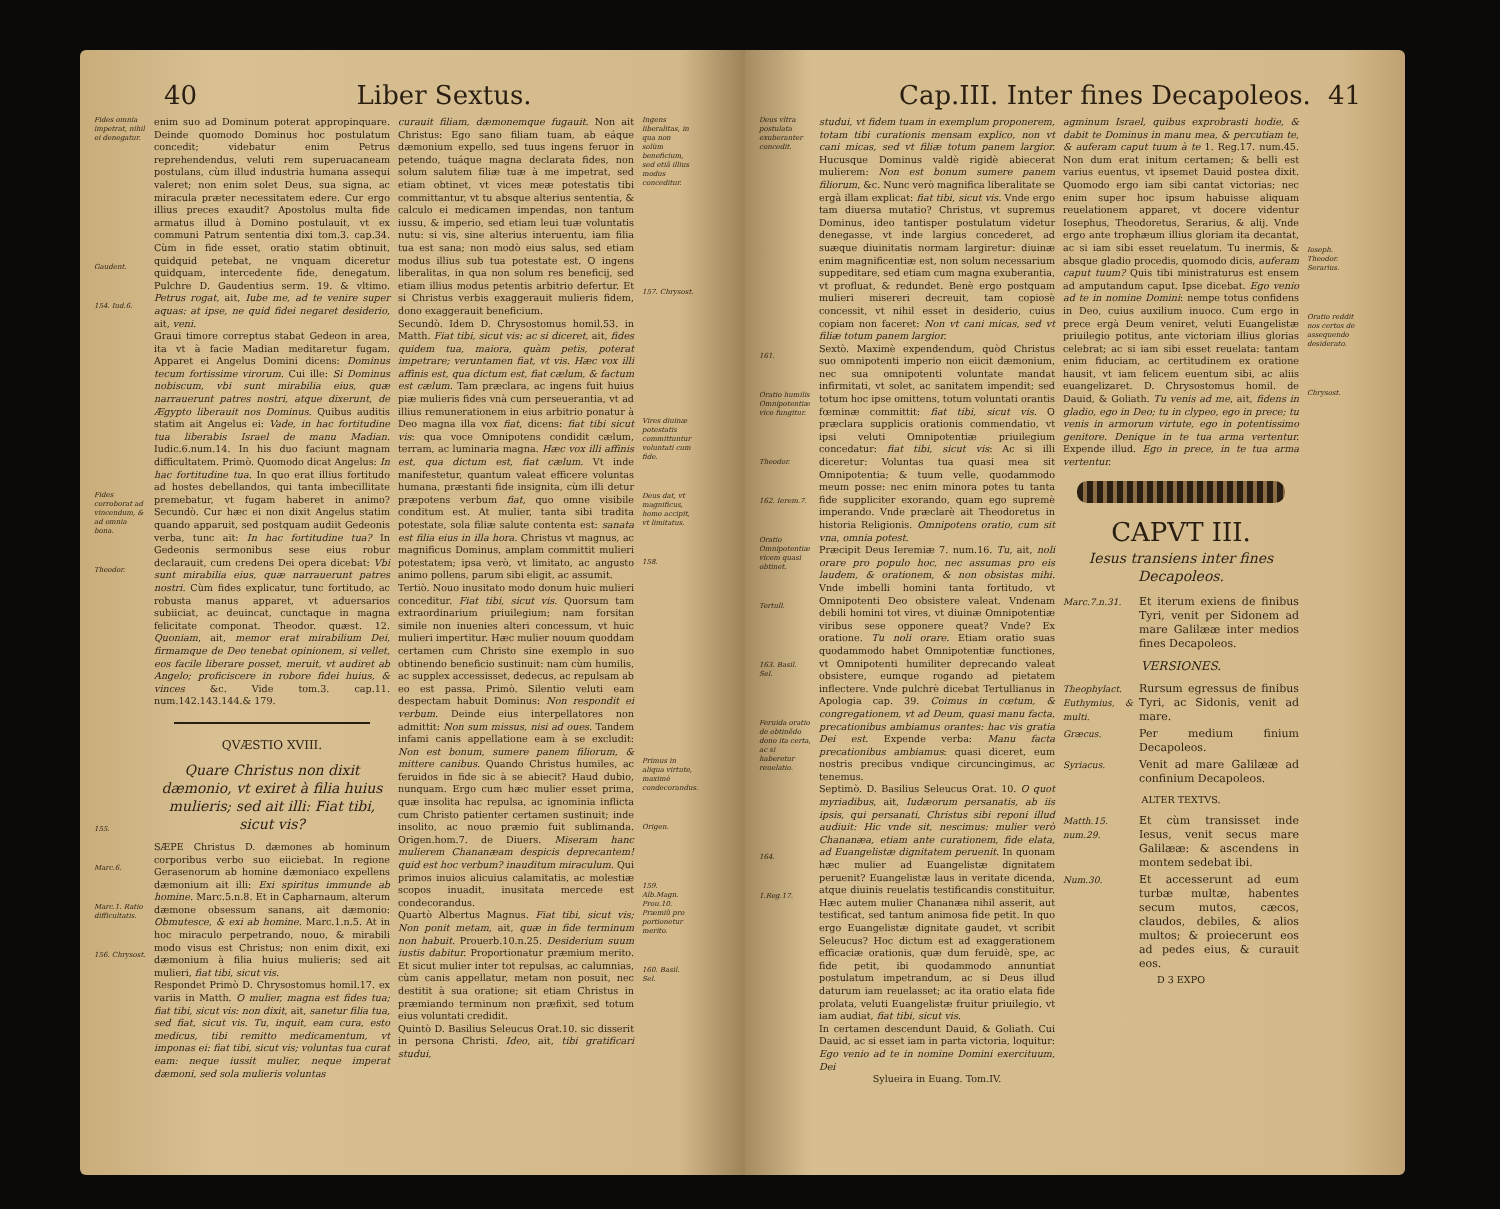40 Liber Sextus.
Fides omnia impetrat, nihil ei denegatur.
Gaudent.
154. Iud.6.
Fides corroborat ad vincendum, & ad omnia bona.
Theodor.
155.
Marc.6.
Marc.1. Ratio difficultatis.
156. Chrysost.
enim suo ad Dominum poterat appropinquare. Deinde quomodo Dominus hoc postulatum concedit; videbatur enim Petrus reprehendendus, veluti rem superuacaneam postulans, cùm illud industria humana assequi valeret; non enim solet Deus, sua signa, ac miracula præter necessitatem edere. Cur ergo illius preces exaudit? Apostolus multa fide armatus illud à Domino postulauit, vt ex communi Patrum sententia dixi tom.3. cap.34. Cùm in fide esset, oratio statim obtinuit, quidquid petebat, ne vnquam diceretur quidquam, intercedente fide, denegatum. Pulchre D. Gaudentius serm. 19. & vltimo. Petrus rogat, ait, Iube me, ad te venire super aquas: at ipse, ne quid fidei negaret desiderio, ait, veni.
Graui timore correptus stabat Gedeon in area, ita vt à facie Madian meditaretur fugam. Apparet ei Angelus Domini dicens: Dominus tecum fortissime virorum. Cui ille: Si Dominus nobiscum, vbi sunt mirabilia eius, quæ narrauerunt patres nostri, atque dixerunt, de Ægypto liberauit nos Dominus. Quibus auditis statim ait Angelus ei: Vade, in hac fortitudine tua liberabis Israel de manu Madian. Iudic.6.num.14. In his duo faciunt magnam difficultatem. Primò. Quomodo dicat Angelus: In hac fortitudine tua. In quo erat illius fortitudo ad hostes debellandos, qui tanta imbecillitate premebatur, vt fugam haberet in animo? Secundò. Cur hæc ei non dixit Angelus statim quando apparuit, sed postquam audiit Gedeonis verba, tunc ait: In hac fortitudine tua? In Gedeonis sermonibus sese eius robur declarauit, cum credens Dei opera dicebat: Vbi sunt mirabilia eius, quæ narrauerunt patres nostri. Cùm fides explicatur, tunc fortitudo, ac robusta manus apparet, vt aduersarios subiiciat, ac deuincat, cunctaque in magna felicitate componat. Theodor. quæst. 12. Quoniam, ait, memor erat mirabilium Dei, firmamque de Deo tenebat opinionem, si vellet, eos facile liberare posset, meruit, vt audiret ab Angelo; proficiscere in robore fidei huius, & vinces &c. Vide tom.3. cap.11. num.142.143.144.& 179.
QVÆSTIO XVIII.
Quare Christus non dixit dæmonio, vt exiret à filia huius mulieris; sed ait illi: Fiat tibi, sicut vis?
SÆPE Christus D. dæmones ab hominum corporibus verbo suo eiiciebat. In regione Gerasenorum ab homine dæmoniaco expellens dæmonium ait illi: Exi spiritus immunde ab homine. Marc.5.n.8. Et in Capharnaum, alterum dæmone obsessum sanans, ait dæmonio: Obmutesce, & exi ab homine. Marc.1.n.5. At in hoc miraculo perpetrando, nouo, & mirabili modo visus est Christus; non enim dixit, exi dæmonium à filia huius mulieris; sed ait mulieri, fiat tibi, sicut vis.
Respondet Primò D. Chrysostomus homil.17. ex variis in Matth. O mulier, magna est fides tua; fiat tibi, sicut vis: non dixit, ait, sanetur filia tua, sed fiat, sicut vis. Tu, inquit, eam cura, esto medicus, tibi remitto medicamentum, vt imponas ei: fiat tibi, sicut vis; voluntas tua curat eam: neque iussit mulier, neque imperat dæmoni, sed sola mulieris voluntas
curauit filiam, dæmonemque fugauit. Non ait Christus: Ego sano filiam tuam, ab eáque dæmonium expello, sed tuus ingens feruor in petendo, tuáque magna declarata fides, non solum salutem filiæ tuæ à me impetrat, sed etiam obtinet, vt vices meæ potestatis tibi committantur, vt tu absque alterius sententia, & calculo ei medicamen impendas, non tantum iussu, & imperio, sed etiam leui tuæ voluntatis nutu: si vis, sine alterius interuentu, iam filia tua est sana; non modò eius salus, sed etiam modus illius sub tua potestate est. O ingens liberalitas, in qua non solum res beneficij, sed etiam illius modus petentis arbitrio defertur. Et si Christus verbis exaggerauit mulieris fidem, dono exaggerauit beneficium.
Secundò. Idem D. Chrysostomus homil.53. in Matth. Fiat tibi, sicut vis: ac si diceret, ait, fides quidem tua, maiora, quàm petis, poterat impetrare; veruntamen fiat, vt vis. Hæc vox illi affinis est, qua dictum est, fiat cælum, & factum est cælum. Tam præclara, ac ingens fuit huius piæ mulieris fides vnà cum perseuerantia, vt ad illius remunerationem in eius arbitrio ponatur à Deo magna illa vox fiat, dicens: fiat tibi sicut vis: qua voce Omnipotens condidit cælum, terram, ac luminaria magna. Hæc vox illi affinis est, qua dictum est, fiat cælum. Vt inde manifestetur, quantum valeat efficere voluntas humana, præstanti fide insignita, cùm illi detur præpotens verbum fiat, quo omne visibile conditum est. At mulier, tanta sibi tradita potestate, sola filiæ salute contenta est: sanata est filia eius in illa hora. Christus vt magnus, ac magnificus Dominus, amplam committit mulieri potestatem; ipsa verò, vt limitato, ac angusto animo pollens, parum sibi eligit, ac assumit.
Tertiò. Nouo inusitato modo donum huic mulieri conceditur. Fiat tibi, sicut vis. Quorsum tam extraordinarium priuilegium; nam forsitan simile non inuenies alteri concessum, vt huic mulieri impertitur. Hæc mulier nouum quoddam certamen cum Christo sine exemplo in suo obtinendo beneficio sustinuit: nam cùm humilis, ac supplex accessisset, dedecus, ac repulsam ab eo est passa. Primò. Silentio veluti eam despectam habuit Dominus: Non respondit ei verbum. Deinde eius interpellatores non admittit: Non sum missus, nisi ad oues. Tandem infami canis appellatione eam à se excludit: Non est bonum, sumere panem filiorum, & mittere canibus. Quando Christus humiles, ac feruidos in fide sic à se abiecit? Haud dubio, nunquam. Ergo cum hæc mulier esset prima, quæ insolita hac repulsa, ac ignominia inflicta cum Christo patienter certamen sustinuit; inde insolito, ac nouo præmio fuit sublimanda. Origen.hom.7. de Diuers. Miseram hanc mulierem Chananæam despicis deprecantem! quid est hoc verbum? inauditum miraculum. Qui primos inuios alicuius calamitatis, ac molestiæ scopos inuadit, inusitata mercede est condecorandus.
Quartò Albertus Magnus. Fiat tibi, sicut vis; Non ponit metam, ait, quæ in fide terminum non habuit. Prouerb.10.n.25. Desiderium suum iustis dabitur. Proportionatur præmium merito. Et sicut mulier inter tot repulsas, ac calumnias, cùm canis appellatur, metam non posuit, nec destitit à sua oratione; sit etiam Christus in præmiando terminum non præfixit, sed totum eius voluntati credidit.
Quintò D. Basilius Seleucus Orat.10. sic disserit in persona Christi. Ideo, ait, tibi gratificari studui,
Ingens liberalitas, in qua non solùm beneficium, sed etiã illius modus conceditur.
157. Chrysost.
Vires diuinæ potestatis committuntur voluntati cum fide.
Deus dat, vt magnificus, homo accipit, vt limitatus.
158.
Primus in aliqua virtute, maximè condecorandus.
Origen.
159. Alb.Magn. Prou.10. Præmiũ pro portionetur merito.
160. Basil. Sel.
Cap.III. Inter fines Decapoleos. 41
Deus vltra postulata exuberanter concedit.
161.
Oratio humilis Omnipotentiæ vice fungitur.
Theodor.
162. Ierem.7.
Oratio Omnipotentiæ vicem quasi obtinet.
Tertull.
163. Basil. Sel.
Feruida oratio de obtinẽdo dono ita certa, ac si haberetur reuelatio.
164.
1.Reg.17.
studui, vt fidem tuam in exemplum proponerem, totam tibi curationis mensam explico, non vt cani micas, sed vt filiæ totum panem largior. Hucusque Dominus valdè rigidè abiecerat mulierem: Non est bonum sumere panem filiorum, &c. Nunc verò magnifica liberalitate se ergà illam explicat: fiat tibi, sicut vis. Vnde ergo tam diuersa mutatio? Christus, vt supremus Dominus, ideo tantisper postulatum videtur denegasse, vt inde largius concederet, ad suæque diuinitatis normam largiretur: diuinæ enim magnificentiæ est, non solum necessarium suppeditare, sed etiam cum magna exuberantia, vt profluat, & redundet. Benè ergo postquam mulieri misereri decreuit, tam copiosè concessit, vt nihil esset in desiderio, cuius copiam non faceret: Non vt cani micas, sed vt filiæ totum panem largior.
Sextò. Maximè expendendum, quòd Christus suo omnipotenti imperio non eiicit dæmonium, nec sua omnipotenti voluntate mandat infirmitati, vt solet, ac sanitatem impendit; sed totum hoc ipse omittens, totum voluntati orantis fœminæ committit: fiat tibi, sicut vis. O præclara supplicis orationis commendatio, vt ipsi veluti Omnipotentiæ priuilegium concedatur: fiat tibi, sicut vis: Ac si illi diceretur: Voluntas tua quasi mea sit Omnipotentia; & tuum velle, quodammodo meum posse: nec enim minora potes tu tanta fide suppliciter exorando, quam ego supremè imperando. Vnde præclarè ait Theodoretus in historia Religionis. Omnipotens oratio, cum sit vna, omnia potest.
Præcipit Deus Ieremiæ 7. num.16. Tu, ait, noli orare pro populo hoc, nec assumas pro eis laudem, & orationem, & non obsistas mihi. Vnde imbelli homini tanta fortitudo, vt Omnipotenti Deo obsistere valeat. Vndenam debili homini tot vires, vt diuinæ Omnipotentiæ viribus sese opponere queat? Vnde? Ex oratione. Tu noli orare. Etiam oratio suas quodammodo habet Omnipotentiæ functiones, vt Omnipotenti humiliter deprecando valeat obsistere, eumque rogando ad pietatem inflectere. Vnde pulchrè dicebat Tertullianus in Apologia cap. 39. Coimus in cœtum, & congregationem, vt ad Deum, quasi manu facta, precationibus ambiamus orantes: hac vis gratia Dei est. Expende verba: Manu facta precationibus ambiamus: quasi diceret, eum nostris precibus vndique circuncingimus, ac tenemus.
Septimò. D. Basilius Seleucus Orat. 10. O quot myriadibus, ait, Iudæorum persanatis, ab iis ipsis, qui persanati, Christus sibi reponi illud audiuit: Hic vnde sit, nescimus: mulier verò Chananæa, etiam ante curationem, fide elata, ad Euangelistæ dignitatem peruenit. In quonam hæc mulier ad Euangelistæ dignitatem peruenit? Euangelistæ laus in veritate dicenda, atque diuinis reuelatis testificandis constituitur. Hæc autem mulier Chananæa nihil asserit, aut testificat, sed tantum animosa fide petit. In quo ergo Euangelistæ dignitate gaudet, vt scribit Seleucus? Hoc dictum est ad exaggerationem efficaciæ orationis, quæ dum feruidè, spe, ac fide petit, ibi quodammodo annuntiat postulatum impetrandum, ac si Deus illud daturum iam reuelasset; ac ita oratio elata fide prolata, veluti Euangelistæ fruitur priuilegio, vt iam audiat, fiat tibi, sicut vis.
In certamen descendunt Dauid, & Goliath. Cui Dauid, ac si esset iam in parta victoria, loquitur: Ego venio ad te in nomine Domini exercituum, Dei
Sylueira in Euang. Tom.IV.
agminum Israel, quibus exprobrasti hodie, & dabit te Dominus in manu mea, & percutiam te, & auferam caput tuum à te 1. Reg.17. num.45. Non dum erat initum certamen; & belli est varius euentus, vt ipsemet Dauid postea dixit. Quomodo ergo iam sibi cantat victorias; nec enim super hoc ipsum habuisse aliquam reuelationem apparet, vt docere videntur Iosephus, Theodoretus, Serarius, & alij. Vnde ergo ante trophæum illius gloriam ita decantat, ac si iam sibi esset reuelatum. Tu inermis, & absque gladio procedis, quomodo dicis, auferam caput tuum? Quis tibi ministraturus est ensem ad amputandum caput. Ipse dicebat. Ego venio ad te in nomine Domini: nempe totus confidens in Deo, cuius auxilium inuoco. Cum ergo in prece ergà Deum veniret, veluti Euangelistæ priuilegio potitus, ante victoriam illius glorias celebrat; ac si iam sibi esset reuelata: tantam enim fiduciam, ac certitudinem ex oratione hausit, vt iam felicem euentum sibi, ac aliis euangelizaret. D. Chrysostomus homil. de Dauid, & Goliath. Tu venis ad me, ait, fidens in gladio, ego in Deo; tu in clypeo, ego in prece; tu venis in armorum virtute, ego in potentissimo genitore. Denique in te tua arma vertentur. Expende illud. Ego in prece, in te tua arma vertentur.
CAPVT III.
Iesus transiens inter fines Decapoleos.
Marc.7.n.31. Et iterum exiens de finibus Tyri, venit per Sidonem ad mare Galilææ inter medios fines Decapoleos.
VERSIONES.
Theophylact. Euthymius, & multi. Rursum egressus de finibus Tyri, ac Sidonis, venit ad mare.
Græcus. Per medium finium Decapoleos.
Syriacus. Venit ad mare Galilææ ad confinium Decapoleos.
ALTER TEXTVS.
Matth.15. num.29. Et cùm transisset inde Iesus, venit secus mare Galilææ: & ascendens in montem sedebat ibi.
Num.30. Et accesserunt ad eum turbæ multæ, habentes secum mutos, cæcos, claudos, debiles, & alios multos; & proiecerunt eos ad pedes eius, & curauit eos.
D 3 EXPO
Ioseph. Theodor. Serarius.
Oratio reddit nos certos de assequendo desiderato.
Chrysost.